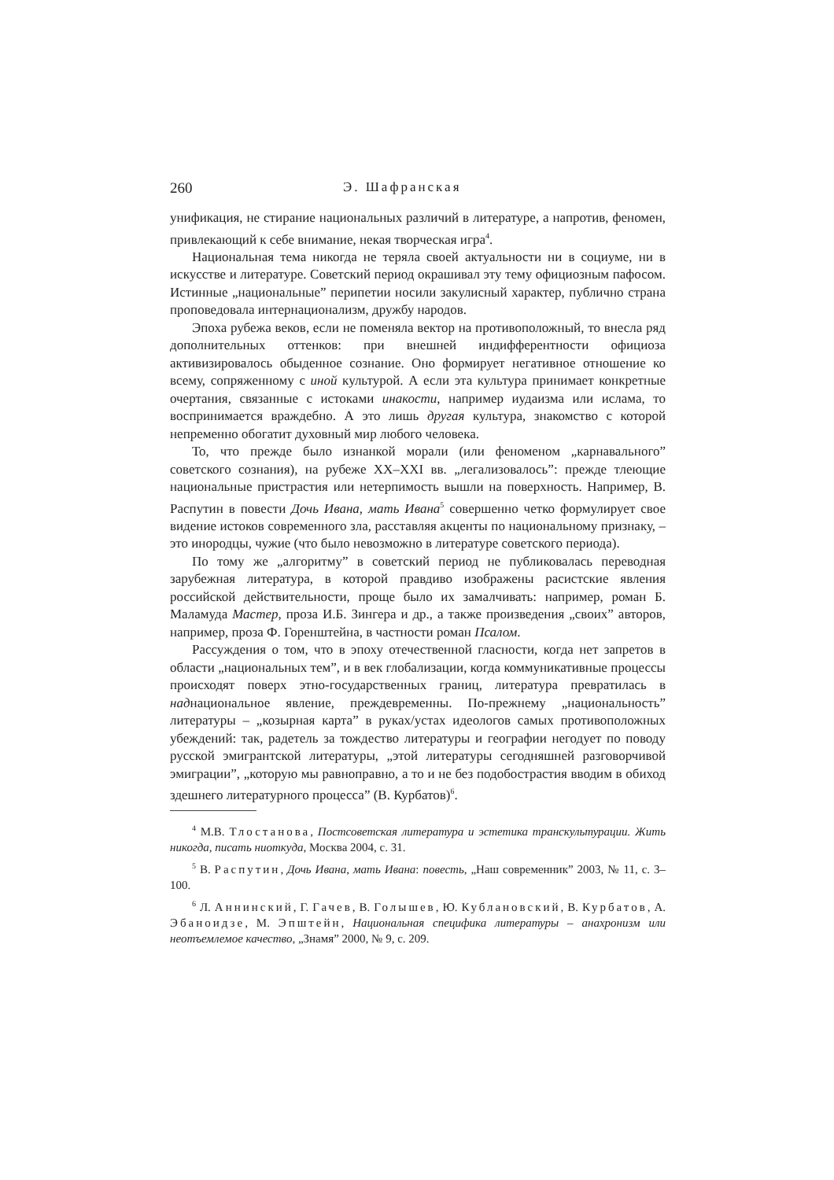260 Э. Шафранская
унификация, не стирание национальных различий в литературе, а напротив, феномен, привлекающий к себе внимание, некая творческая игра<sup>4</sup>.
Национальная тема никогда не теряла своей актуальности ни в социуме, ни в искусстве и литературе. Советский период окрашивал эту тему официозным пафосом. Истинные „национальные” перипетии носили закулисный характер, публично страна проповедовала интернационализм, дружбу народов.
Эпоха рубежа веков, если не поменяла вектор на противоположный, то внесла ряд дополнительных оттенков: при внешней индифферентности официоза активизировалось обыденное сознание. Оно формирует негативное отношение ко всему, сопряженному с иной культурой. А если эта культура принимает конкретные очертания, связанные с истоками инакости, например иудаизма или ислама, то воспринимается враждебно. А это лишь другая культура, знакомство с которой непременно обогатит духовный мир любого человека.
То, что прежде было изнанкой морали (или феноменом „карнавального” советского сознания), на рубеже XX–XXI вв. „легализовалось”: прежде тлеющие национальные пристрастия или нетерпимость вышли на поверхность. Например, В. Распутин в повести Дочь Ивана, мать Ивана<sup>5</sup> совершенно четко формулирует свое видение истоков современного зла, расставляя акценты по национальному признаку, – это инородцы, чужие (что было невозможно в литературе советского периода).
По тому же „алгоритму” в советский период не публиковалась переводная зарубежная литература, в которой правдиво изображены расистские явления российской действительности, проще было их замалчивать: например, роман Б. Маламуда Мастер, проза И.Б. Зингера и др., а также произведения „своих” авторов, например, проза Ф. Горенштейна, в частности роман Псалом.
Рассуждения о том, что в эпоху отечественной гласности, когда нет запретов в области „национальных тем”, и в век глобализации, когда коммуникативные процессы происходят поверх этно-государственных границ, литература превратилась в наднациональное явление, преждевременны. По-прежнему „национальность” литературы – „козырная карта” в руках/устах идеологов самых противоположных убеждений: так, радетель за тождество литературы и географии негодует по поводу русской эмигрантской литературы, „этой литературы сегодняшней разговорчивой эмиграции”, „которую мы равноправно, а то и не без подобострастия вводим в обиход здешнего литературного процесса” (В. Курбатов)<sup>6</sup>.
<sup>4</sup> М.В. Тлостанова, Постсоветская литература и эстетика транскультурации. Жить никогда, писать ниоткуда, Москва 2004, с. 31.
<sup>5</sup> В. Распутин, Дочь Ивана, мать Ивана: повесть, „Наш современник” 2003, № 11, с. 3–100.
<sup>6</sup> Л. Аннинский, Г. Гачев, В. Голышев, Ю. Кублановский, В. Курбатов, А. Эбаноидзе, М. Эпштейн, Национальная специфика литературы – анахронизм или неотъемлемое качество, „Знамя” 2000, № 9, с. 209.